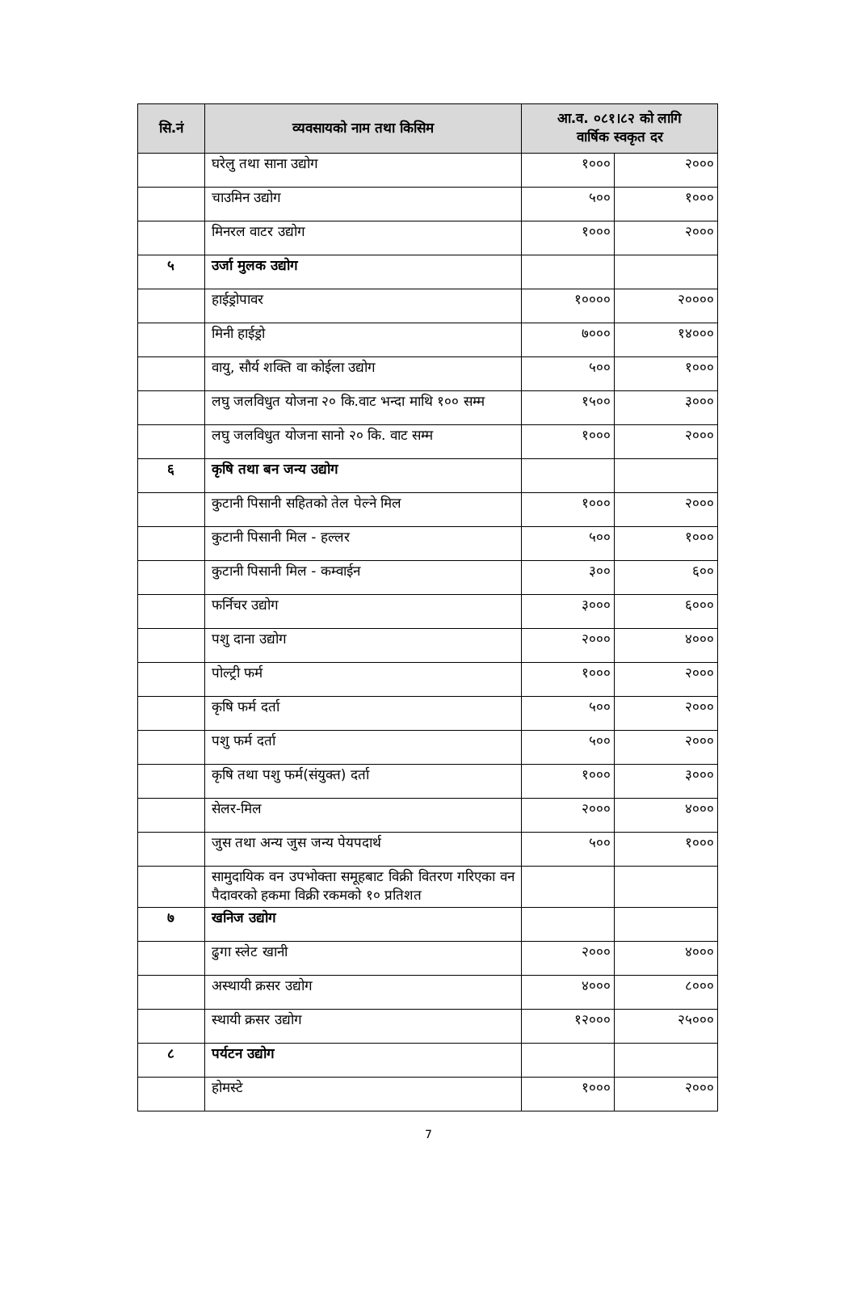| सि.नं | व्यवसायको नाम तथा किसिम | आ.व. ०८१।८२ को लागि वार्षिक स्वकृत दर | |
| --- | --- | --- | --- |
| | घरेलु तथा साना उद्योग | १००० | २००० |
| | चाउमिन उद्योग | ५०० | १००० |
| | मिनरल वाटर उद्योग | १००० | २००० |
| ५ | उर्जा मुलक उद्योग | | |
| | हाईड्रोपावर | १०००० | २०००० |
| | मिनी हाईड्रो | ७००० | १४००० |
| | वायु, सौर्य शक्ति वा कोईला उद्योग | ५०० | १००० |
| | लघु जलविधुत योजना २० कि.वाट भन्दा माथि १०० सम्म | १५०० | ३००० |
| | लघु जलविधुत योजना सानो २० कि. वाट सम्म | १००० | २००० |
| ६ | कृषि तथा बन जन्य उद्योग | | |
| | कुटानी पिसानी सहितको तेल पेल्ने मिल | १००० | २००० |
| | कुटानी पिसानी मिल - हल्लर | ५०० | १००० |
| | कुटानी पिसानी मिल - कम्वाईन | ३०० | ६०० |
| | फर्निचर उद्योग | ३००० | ६००० |
| | पशु दाना उद्योग | २००० | ४००० |
| | पोल्ट्री फर्म | १००० | २००० |
| | कृषि फर्म दर्ता | ५०० | २००० |
| | पशु फर्म दर्ता | ५०० | २००० |
| | कृषि तथा पशु फर्म(संयुक्त) दर्ता | १००० | ३००० |
| | सेलर-मिल | २००० | ४००० |
| | जुस तथा अन्य जुस जन्य पेयपदार्थ | ५०० | १००० |
| | सामुदायिक वन उपभोक्ता समूहबाट विक्री वितरण गरिएका वन पैदावरको हकमा विक्री रकमको १० प्रतिशत | | |
| ७ | खनिज उद्योग | | |
| | ढुगा स्लेट खानी | २००० | ४००० |
| | अस्थायी क्रसर उद्योग | ४००० | ८००० |
| | स्थायी क्रसर उद्योग | १२००० | २५००० |
| ८ | पर्यटन उद्योग | | |
| | होमस्टे | १००० | २००० |
7